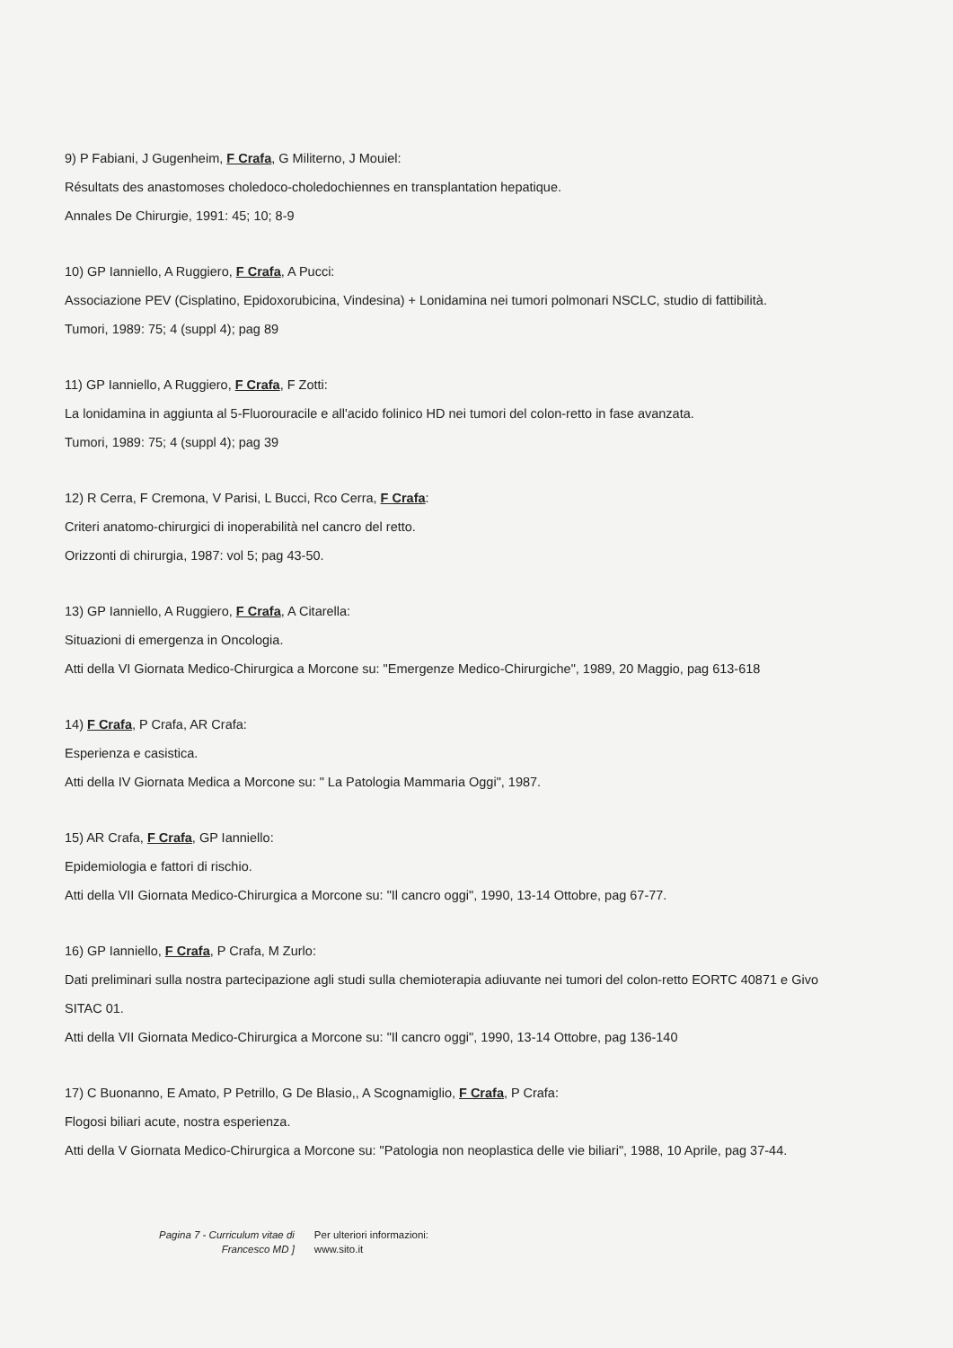9) P Fabiani, J Gugenheim, F Crafa, G Militerno, J Mouiel:
Résultats des anastomoses choledoco-choledochiennes en transplantation hepatique.
Annales De Chirurgie, 1991: 45; 10; 8-9
10) GP Ianniello, A Ruggiero, F Crafa, A Pucci:
Associazione PEV (Cisplatino, Epidoxorubicina, Vindesina) + Lonidamina nei tumori polmonari NSCLC, studio di fattibilità.
Tumori, 1989: 75; 4 (suppl 4); pag 89
11) GP Ianniello, A Ruggiero, F Crafa, F Zotti:
La lonidamina in aggiunta al 5-Fluorouracile e all'acido folinico HD nei tumori del colon-retto in fase avanzata.
Tumori, 1989: 75; 4 (suppl 4); pag 39
12) R Cerra, F Cremona, V Parisi, L Bucci, Rco Cerra, F Crafa:
Criteri anatomo-chirurgici di inoperabilità nel cancro del retto.
Orizzonti di chirurgia, 1987: vol 5; pag 43-50.
13) GP Ianniello, A Ruggiero, F Crafa, A Citarella:
Situazioni di emergenza in Oncologia.
Atti della VI Giornata Medico-Chirurgica a Morcone su: "Emergenze Medico-Chirurgiche", 1989, 20 Maggio, pag 613-618
14) F Crafa, P Crafa, AR Crafa:
Esperienza e casistica.
Atti della IV Giornata Medica a Morcone su: " La Patologia Mammaria Oggi", 1987.
15) AR Crafa, F Crafa, GP Ianniello:
Epidemiologia e fattori di rischio.
Atti della VII Giornata Medico-Chirurgica a Morcone su: "Il cancro oggi", 1990, 13-14 Ottobre, pag 67-77.
16) GP Ianniello, F Crafa, P Crafa, M Zurlo:
Dati preliminari sulla nostra partecipazione agli studi sulla chemioterapia adiuvante nei tumori del colon-retto EORTC 40871 e Givo SITAC 01.
Atti della VII Giornata Medico-Chirurgica a Morcone su: "Il cancro oggi", 1990, 13-14 Ottobre, pag 136-140
17) C Buonanno, E Amato, P Petrillo, G De Blasio,, A Scognamiglio, F Crafa, P Crafa:
Flogosi biliari acute, nostra esperienza.
Atti della V Giornata Medico-Chirurgica a Morcone su: "Patologia non neoplastica delle vie biliari", 1988, 10 Aprile, pag 37-44.
Pagina 7 - Curriculum vitae di
Francesco MD ]
Per ulteriori informazioni:
www.sito.it